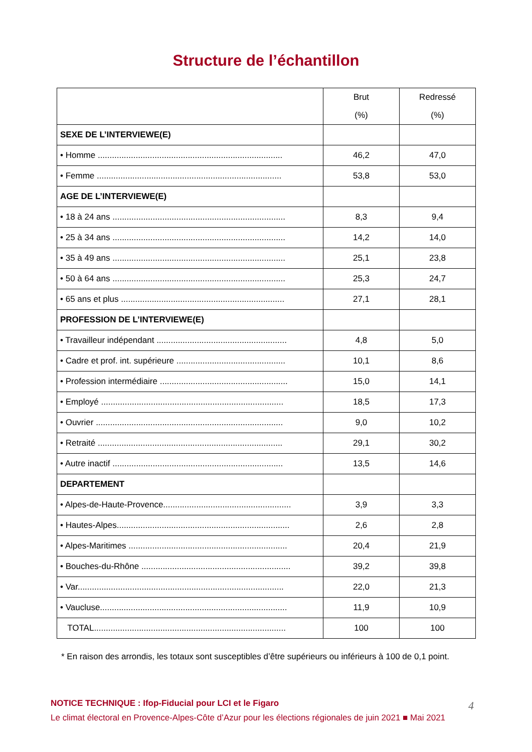Structure de l’échantillon
| | Brut (%) | Redressé (%) |
| --- | --- | --- |
| SEXE DE L’INTERVIEWE(E) | | |
| • Homme .............................................................................. | 46,2 | 47,0 |
| • Femme .............................................................................. | 53,8 | 53,0 |
| AGE DE L’INTERVIEWE(E) | | |
| • 18 à 24 ans ......................................................................... | 8,3 | 9,4 |
| • 25 à 34 ans ......................................................................... | 14,2 | 14,0 |
| • 35 à 49 ans ......................................................................... | 25,1 | 23,8 |
| • 50 à 64 ans ......................................................................... | 25,3 | 24,7 |
| • 65 ans et plus ..................................................................... | 27,1 | 28,1 |
| PROFESSION DE L’INTERVIEWE(E) | | |
| • Travailleur indépendant ....................................................... | 4,8 | 5,0 |
| • Cadre et prof. int. supérieure .............................................. | 10,1 | 8,6 |
| • Profession intermédiaire ...................................................... | 15,0 | 14,1 |
| • Employé ............................................................................. | 18,5 | 17,3 |
| • Ouvrier ............................................................................... | 9,0 | 10,2 |
| • Retraité .............................................................................. | 29,1 | 30,2 |
| • Autre inactif ........................................................................ | 13,5 | 14,6 |
| DEPARTEMENT | | |
| • Alpes-de-Haute-Provence...................................................... | 3,9 | 3,3 |
| • Hautes-Alpes......................................................................... | 2,6 | 2,8 |
| • Alpes-Maritimes ................................................................... | 20,4 | 21,9 |
| • Bouches-du-Rhône ............................................................... | 39,2 | 39,8 |
| • Var....................................................................................... | 22,0 | 21,3 |
| • Vaucluse............................................................................... | 11,9 | 10,9 |
| TOTAL................................................................................. | 100 | 100 |
* En raison des arrondis, les totaux sont susceptibles d’être supérieurs ou inférieurs à 100 de 0,1 point.
NOTICE TECHNIQUE : Ifop-Fiducial pour LCI et le Figaro
Le climat électoral en Provence-Alpes-Côte d’Azur pour les élections régionales de juin 2021 ■ Mai 2021
4